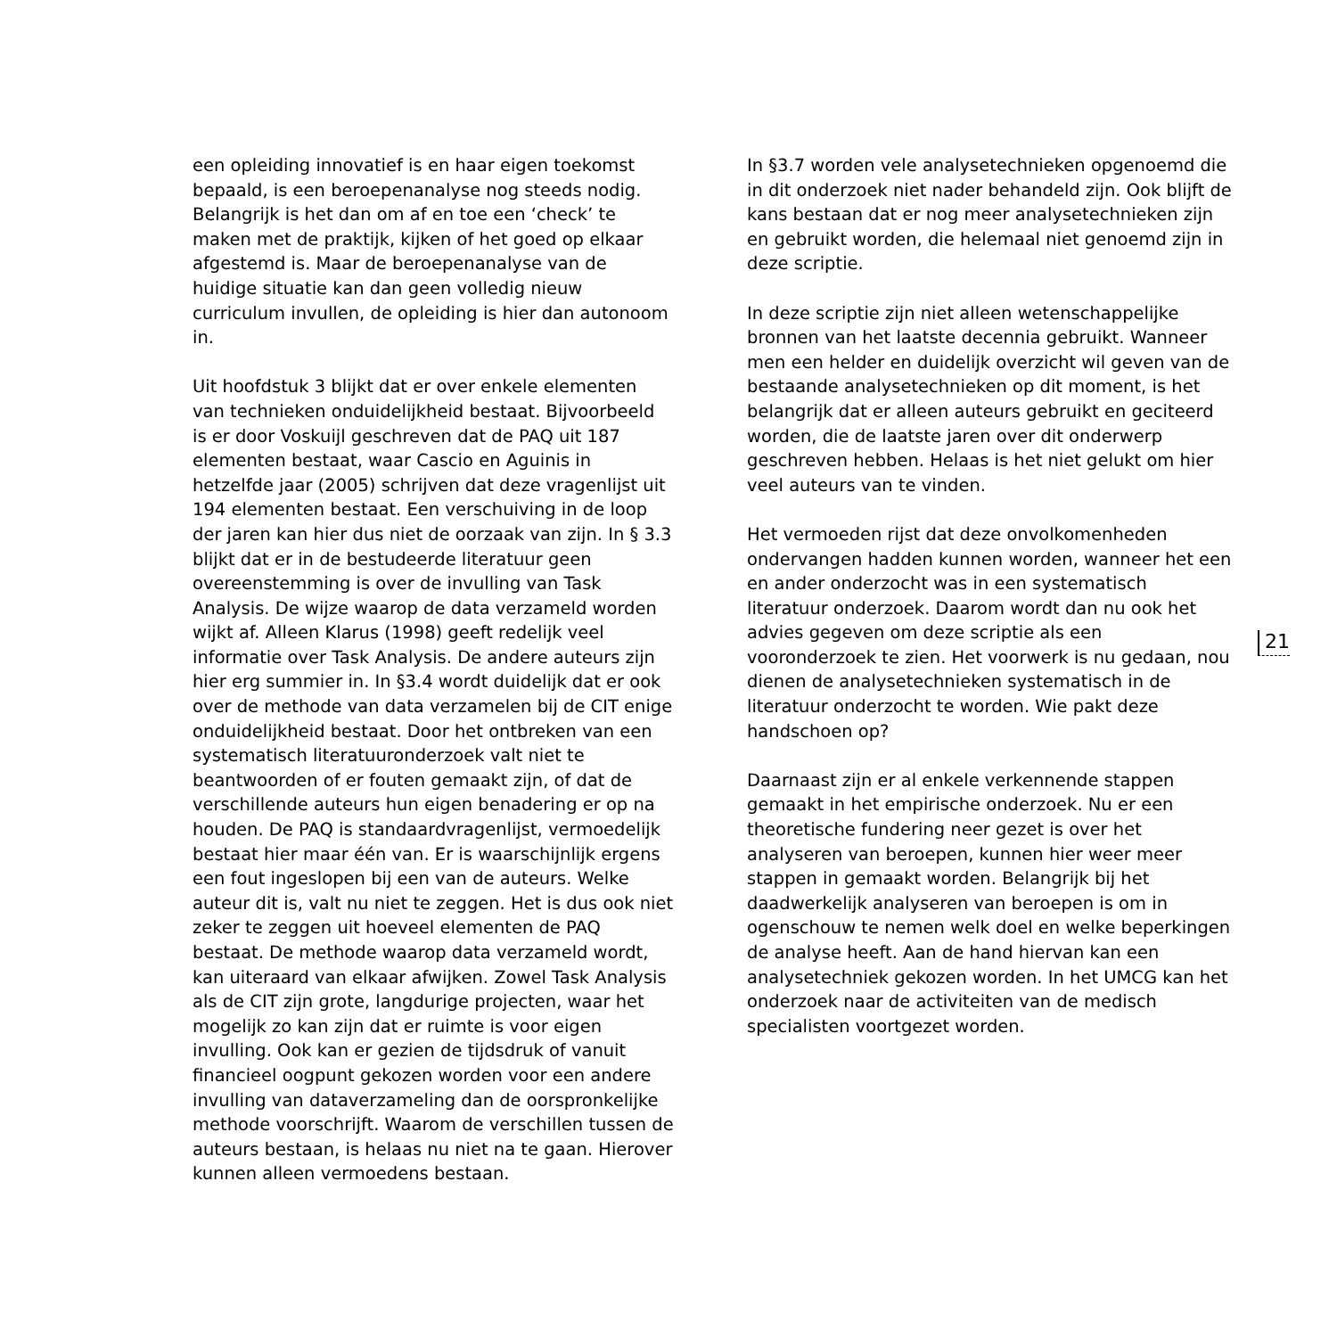een opleiding innovatief is en haar eigen toekomst bepaald, is een beroepenanalyse nog steeds nodig. Belangrijk is het dan om af en toe een ‘check’ te maken met de praktijk, kijken of het goed op elkaar afgestemd is. Maar de beroepenanalyse van de huidige situatie kan dan geen volledig nieuw curriculum invullen, de opleiding is hier dan autonoom in.
Uit hoofdstuk 3 blijkt dat er over enkele elementen van technieken onduidelijkheid bestaat. Bijvoorbeeld is er door Voskuijl geschreven dat de PAQ uit 187 elementen bestaat, waar Cascio en Aguinis in hetzelfde jaar (2005) schrijven dat deze vragenlijst uit 194 elementen bestaat. Een verschuiving in de loop der jaren kan hier dus niet de oorzaak van zijn. In § 3.3 blijkt dat er in de bestudeerde literatuur geen overeenstemming is over de invulling van Task Analysis. De wijze waarop de data verzameld worden wijkt af. Alleen Klarus (1998) geeft redelijk veel informatie over Task Analysis. De andere auteurs zijn hier erg summier in. In §3.4 wordt duidelijk dat er ook over de methode van data verzamelen bij de CIT enige onduidelijkheid bestaat. Door het ontbreken van een systematisch literatuuronderzoek valt niet te beantwoorden of er fouten gemaakt zijn, of dat de verschillende auteurs hun eigen benadering er op na houden. De PAQ is standaardvragenlijst, vermoedelijk bestaat hier maar één van. Er is waarschijnlijk ergens een fout ingeslopen bij een van de auteurs. Welke auteur dit is, valt nu niet te zeggen. Het is dus ook niet zeker te zeggen uit hoeveel elementen de PAQ bestaat. De methode waarop data verzameld wordt, kan uiteraard van elkaar afwijken. Zowel Task Analysis als de CIT zijn grote, langdurige projecten, waar het mogelijk zo kan zijn dat er ruimte is voor eigen invulling. Ook kan er gezien de tijdsdruk of vanuit financieel oogpunt gekozen worden voor een andere invulling van dataverzameling dan de oorspronkelijke methode voorschrijft. Waarom de verschillen tussen de auteurs bestaan, is helaas nu niet na te gaan. Hierover kunnen alleen vermoedens bestaan.
In §3.7 worden vele analysetechnieken opgenoemd die in dit onderzoek niet nader behandeld zijn. Ook blijft de kans bestaan dat er nog meer analysetechnieken zijn en gebruikt worden, die helemaal niet genoemd zijn in deze scriptie.
In deze scriptie zijn niet alleen wetenschappelijke bronnen van het laatste decennia gebruikt. Wanneer men een helder en duidelijk overzicht wil geven van de bestaande analysetechnieken op dit moment, is het belangrijk dat er alleen auteurs gebruikt en geciteerd worden, die de laatste jaren over dit onderwerp geschreven hebben. Helaas is het niet gelukt om hier veel auteurs van te vinden.
Het vermoeden rijst dat deze onvolkomenheden ondervangen hadden kunnen worden, wanneer het een en ander onderzocht was in een systematisch literatuur onderzoek. Daarom wordt dan nu ook het advies gegeven om deze scriptie als een vooronderzoek te zien. Het voorwerk is nu gedaan, nou dienen de analysetechnieken systematisch in de literatuur onderzocht te worden. Wie pakt deze handschoen op?
Daarnaast zijn er al enkele verkennende stappen gemaakt in het empirische onderzoek. Nu er een theoretische fundering neer gezet is over het analyseren van beroepen, kunnen hier weer meer stappen in gemaakt worden. Belangrijk bij het daadwerkelijk analyseren van beroepen is om in ogenschouw te nemen welk doel en welke beperkingen de analyse heeft. Aan de hand hiervan kan een analysetechniek gekozen worden. In het UMCG kan het onderzoek naar de activiteiten van de medisch specialisten voortgezet worden.
21